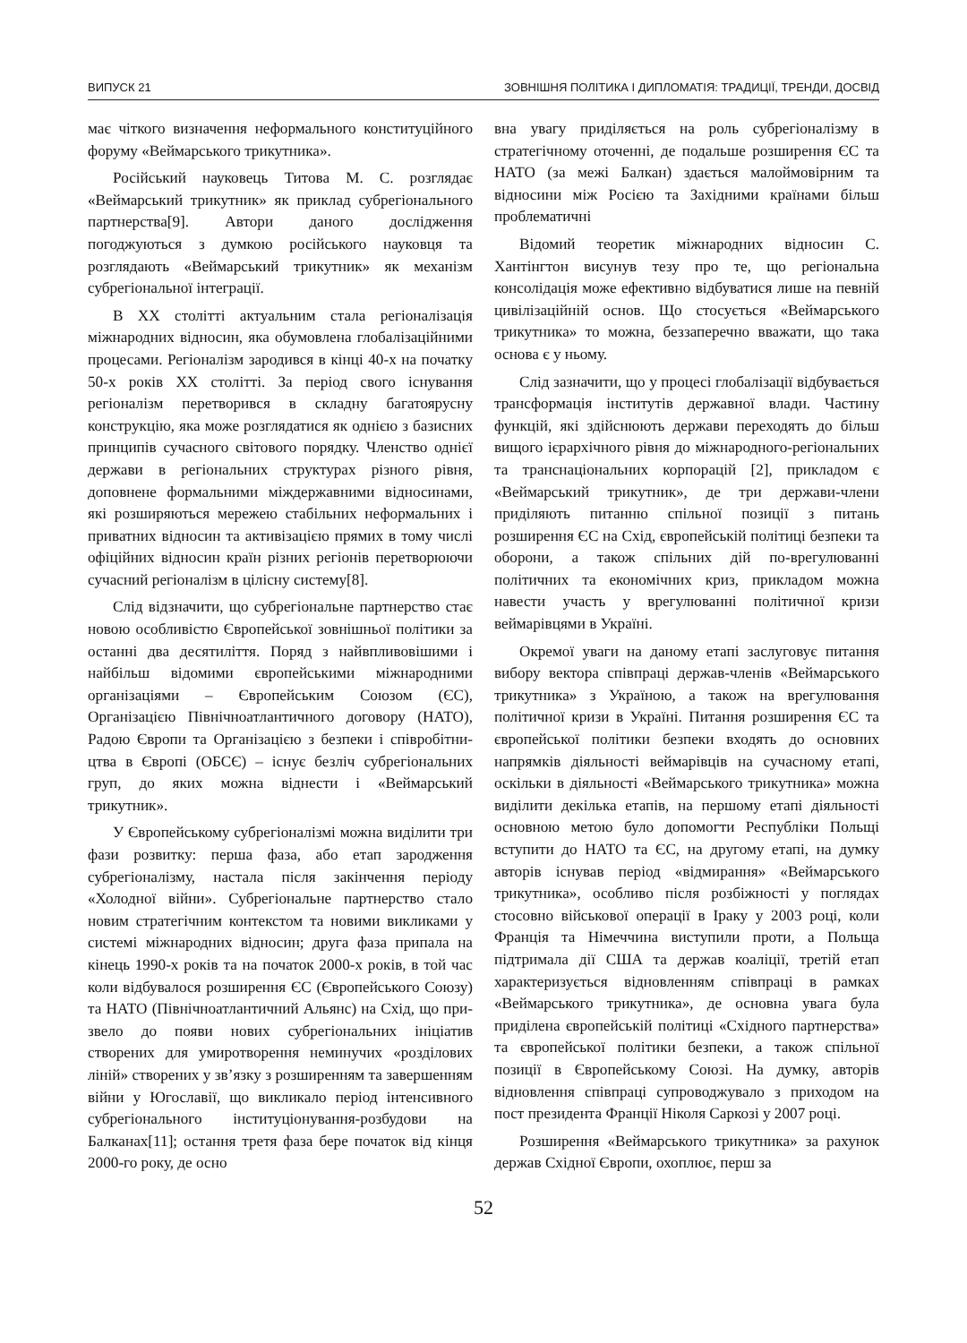ВИПУСК 21 ЗОВНІШНЯ ПОЛІТИКА І ДИПЛОМАТІЯ: ТРАДИЦІЇ, ТРЕНДИ, ДОСВІД
має чіткого визначення неформального конститу­ційного форуму «Веймарського трикутника».
Російський науковець Титова М. С. розглядає «Веймарський трикутник» як приклад субрегіо­нального партнерства[9]. Автори даного дослі­дження погоджуються з думкою російського на­уковця та розглядають «Веймарський трикутник» як механізм субрегіональної інтеграції.
В ХХ столітті актуальним стала регіоналізація міжнародних відносин, яка обумовлена глобаліза­ційними процесами. Регіоналізм зародився в кінці 40-х на початку 50-х років ХХ столітті. За період свого існування регіоналізм перетворився в склад­ну багатоярусну конструкцію, яка може розгляда­тися як однією з базисних принципів сучасного світового порядку. Членство однієї держави в ре­гіональних структурах різного рівня, доповнене формальними міждержавними відносинами, які розширяються мережею стабільних неформаль­них і приватних відносин та активізацією прямих в тому числі офіційних відносин країн різних регі­онів перетворюючи сучасний регіоналізм в цілісну систему[8].
Слід відзначити, що субрегіональне партнер­ство стає новою особливістю Європейської зо­внішньої політики за останні два десятиліття. Поряд з найвпливовішими і найбільш відоми­ми європейськими міжнародними організація­ми – Європейським Союзом (ЄС), Організацією Північноатлантичного договору (НАТО), Радою Європи та Організацією з безпеки і співробітни­цтва в Європі (ОБСЄ) – існує безліч субрегіональ­них груп, до яких можна віднести і «Веймарський трикутник».
У Європейському субрегіоналізмі можна виді­лити три фази розвитку: перша фаза, або етап заро­дження субрегіоналізму, настала після закінчення періоду «Холодної війни». Субрегіональне парт­нерство стало новим стратегічним контекстом та новими викликами у системі міжнародних відно­син; друга фаза припала на кінець 1990-х років та на початок 2000-х років, в той час коли відбувалося розширення ЄС (Європейського Союзу) та НАТО (Північноатлантичний Альянс) на Схід, що при­звело до появи нових субрегіональних ініціатив створених для умиротворення неминучих «розді­лових ліній» створених у зв’язку з розширенням та завершенням війни у Югославії, що викликало період інтенсивного субрегіонального інституціо­нування-розбудови на Балканах[11]; остання третя фаза бере початок від кінця 2000-го року, де осно­
вна увагу приділяється на роль субрегіоналізму в стратегічному оточенні, де подальше розширення ЄС та НАТО (за межі Балкан) здається малоймо­вірним та відносини між Росією та Західними кра­їнами більш проблематичні
Відомий теоретик міжнародних відносин С. Хантінгтон висунув тезу про те, що регіональна консолідація може ефективно відбуватися лише на певній цивілізаційній основ. Що стосується «Веймарського трикутника» то можна, беззапере­чно вважати, що така основа є у ньому.
Слід зазначити, що у процесі глобалізації від­бувається трансформація інститутів державної влади. Частину функцій, які здійснюють держави переходять до більш вищого ієрархічного рівня до міжнародного-регіональних та транснаціональних корпорацій [2], прикладом є «Веймарський три­кутник», де три держави-члени приділяють питан­ню спільної позиції з питань розширення ЄС на Схід, європейській політиці безпеки та оборони, а також спільних дій по-врегулюванні політичних та економічних криз, прикладом можна навести участь у врегулюванні політичної кризи веймарів­цями в Україні.
Окремої уваги на даному етапі заслуговує пи­тання вибору вектора співпраці держав-членів «Веймарського трикутника» з Україною, а та­кож на врегулювання політичної кризи в Україні. Питання розширення ЄС та європейської політи­ки безпеки входять до основних напрямків діяль­ності веймарівців на сучасному етапі, оскільки в діяльності «Веймарського трикутника» можна виділити декілька етапів, на першому етапі діяль­ності основною метою було допомогти Республіки Польщі вступити до НАТО та ЄС, на другому ета­пі, на думку авторів існував період «відмирання» «Веймарського трикутника», особливо після роз­біжності у поглядах стосовно військової операції в Іраку у 2003 році, коли Франція та Німеччина виступили проти, а Польща підтримала дії США та держав коаліції, третій етап характеризується відновленням співпраці в рамках «Веймарського трикутника», де основна увага була приділена єв­ропейській політиці «Східного партнерства» та європейської політики безпеки, а також спільної позиції в Європейському Союзі. На думку, авто­рів відновлення співпраці супроводжувало з при­ходом на пост президента Франції Ніколя Саркозі у 2007 році.
Розширення «Веймарського трикутника» за ра­хунок держав Східної Європи, охоплює, перш за
52